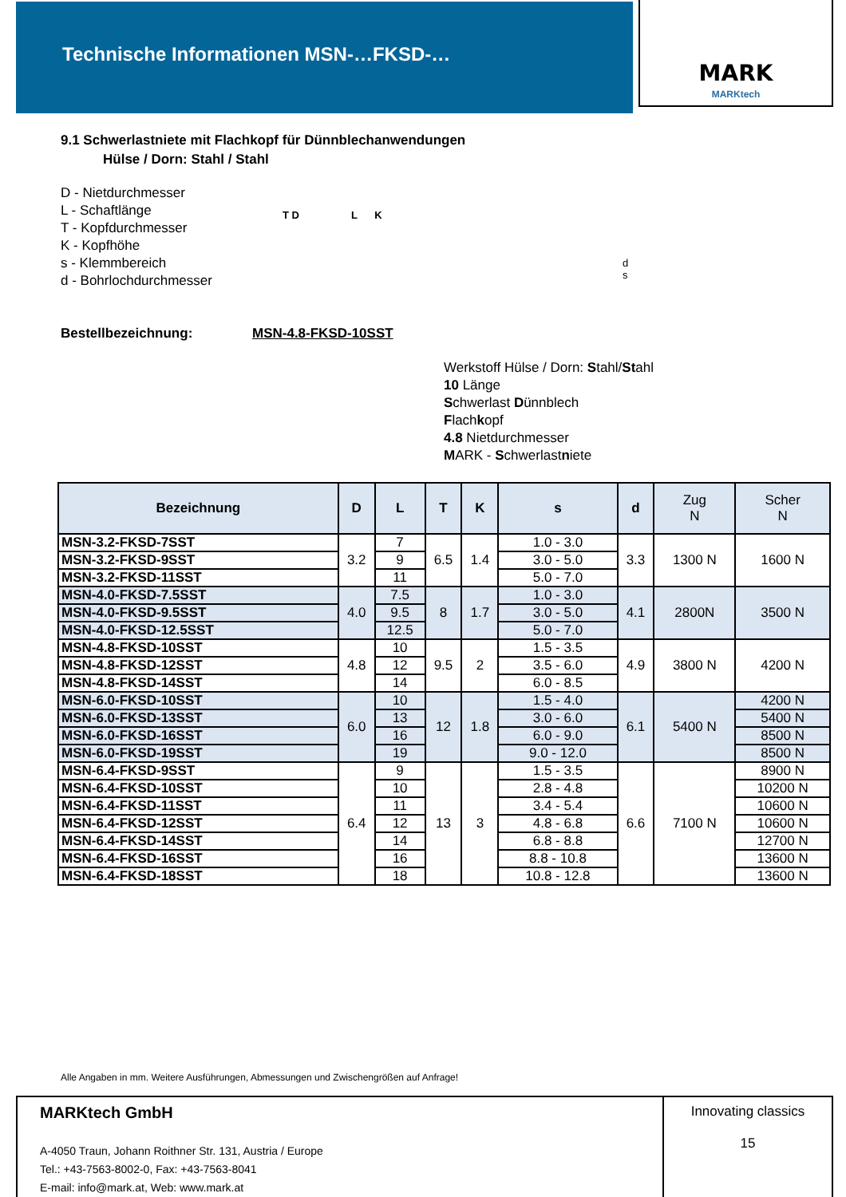Technische Informationen MSN-…FKSD-… MARK
MARKtech
9.1 Schwerlastniete mit Flachkopf für Dünnblechanwendungen
Hülse / Dorn: Stahl / Stahl
D - Nietdurchmesser
L - Schaftlänge
T - Kopfdurchmesser
K - Kopfhöhe
s - Klemmbereich
d - Bohrlochdurchmesser
T D L K
d
s
Bestellbezeichnung: MSN-4.8-FKSD-10SST
Werkstoff Hülse / Dorn: Stahl/Stahl
10 Länge
Schwerlast Dünnblech
Flachkopf
4.8 Nietdurchmesser
MARK - Schwerlastniete
| Bezeichnung | D | L | T | K | s | d | Zug N | Scher N |
| --- | --- | --- | --- | --- | --- | --- | --- | --- |
| MSN-3.2-FKSD-7SST | 3.2 | 7 | 6.5 | 1.4 | 1.0 - 3.0 | 3.3 | 1300 N | 1600 N |
| MSN-3.2-FKSD-9SST | | 9 | | | 3.0 - 5.0 | | | |
| MSN-3.2-FKSD-11SST | | 11 | | | 5.0 - 7.0 | | | |
| MSN-4.0-FKSD-7.5SST | 4.0 | 7.5 | 8 | 1.7 | 1.0 - 3.0 | 4.1 | 2800N | 3500 N |
| MSN-4.0-FKSD-9.5SST | | 9.5 | | | 3.0 - 5.0 | | | |
| MSN-4.0-FKSD-12.5SST | | 12.5 | | | 5.0 - 7.0 | | | |
| MSN-4.8-FKSD-10SST | 4.8 | 10 | 9.5 | 2 | 1.5 - 3.5 | 4.9 | 3800 N | 4200 N |
| MSN-4.8-FKSD-12SST | | 12 | | | 3.5 - 6.0 | | | |
| MSN-4.8-FKSD-14SST | | 14 | | | 6.0 - 8.5 | | | |
| MSN-6.0-FKSD-10SST | 6.0 | 10 | 12 | 1.8 | 1.5 - 4.0 | 6.1 | 5400 N | 4200 N |
| MSN-6.0-FKSD-13SST | | 13 | | | 3.0 - 6.0 | | | 5400 N |
| MSN-6.0-FKSD-16SST | | 16 | | | 6.0 - 9.0 | | | 8500 N |
| MSN-6.0-FKSD-19SST | | 19 | | | 9.0 - 12.0 | | | 8500 N |
| MSN-6.4-FKSD-9SST | 6.4 | 9 | 13 | 3 | 1.5 - 3.5 | 6.6 | 7100 N | 8900 N |
| MSN-6.4-FKSD-10SST | | 10 | | | 2.8 - 4.8 | | | 10200 N |
| MSN-6.4-FKSD-11SST | | 11 | | | 3.4 - 5.4 | | | 10600 N |
| MSN-6.4-FKSD-12SST | | 12 | | | 4.8 - 6.8 | | | 10600 N |
| MSN-6.4-FKSD-14SST | | 14 | | | 6.8 - 8.8 | | | 12700 N |
| MSN-6.4-FKSD-16SST | | 16 | | | 8.8 - 10.8 | | | 13600 N |
| MSN-6.4-FKSD-18SST | | 18 | | | 10.8 - 12.8 | | | 13600 N |
Alle Angaben in mm. Weitere Ausführungen, Abmessungen und Zwischengrößen auf Anfrage!
MARKtech GmbH
A-4050 Traun, Johann Roithner Str. 131, Austria / Europe
Tel.: +43-7563-8002-0, Fax: +43-7563-8041
E-mail: info@mark.at, Web: www.mark.at
Innovating classics
15